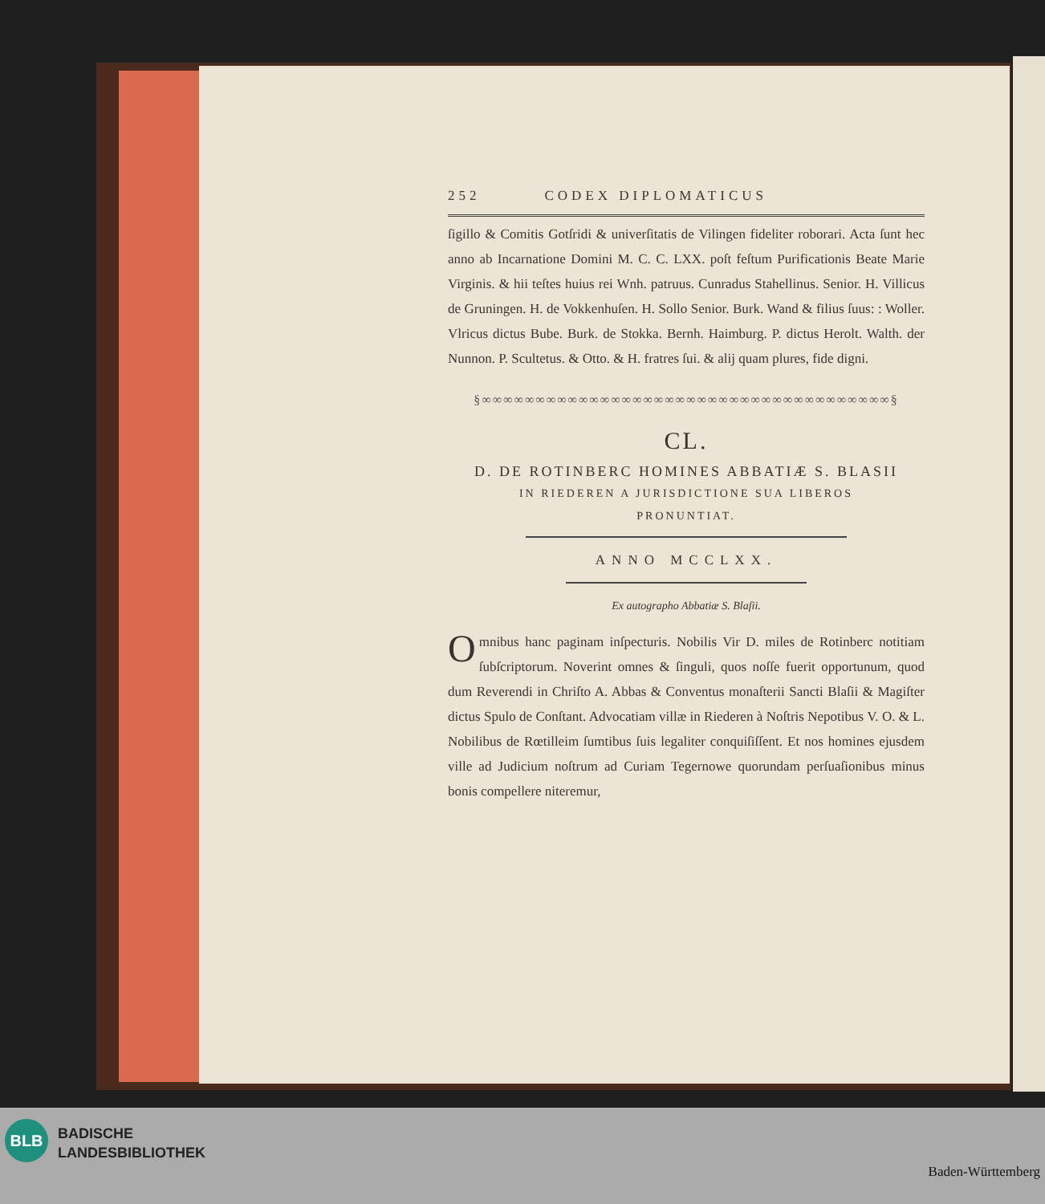252 CODEX DIPLOMATICUS
ſigillo & Comitis Gotſridi & univerſitatis de Vilingen fideliter roborari. Acta ſunt hec anno ab Incarnatione Domini M. C. C. LXX. poſt feſtum Purificationis Beate Marie Virginis. & hii teſtes huius rei Wnh. patruus. Cunradus Stahellinus. Senior. H. Villicus de Gruningen. H. de Vokkenhuſen. H. Sollo Senior. Burk. Wand & filius ſuus: : Woller. Vlricus dictus Bube. Burk. de Stokka. Bernh. Haimburg. P. dictus Herolt. Walth. der Nunnon. P. Scultetus. & Otto. & H. fratres ſui. & alij quam plures, fide digni.
§∞∞∞∞∞∞∞∞∞∞∞∞∞∞∞∞∞∞∞∞∞∞∞∞∞∞∞∞∞∞∞∞∞∞∞∞∞∞§
CL.
D. DE ROTINBERC HOMINES ABBATIÆ S. BLASII
IN RIEDEREN A JURISDICTIONE SUA LIBEROS
PRONUNTIAT.
ANNO MCCLXX.
Ex autographo Abbatiæ S. Blaſii.
Omnibus hanc paginam inſpecturis. Nobilis Vir D. miles de Rotinberc notitiam ſubſcriptorum. Noverint omnes & ſinguli, quos noſſe fuerit opportunum, quod dum Reverendi in Chriſto A. Abbas & Conventus monaſterii Sancti Blaſii & Magiſter dictus Spulo de Conſtant. Advocatiam villæ in Riederen à Noſtris Nepotibus V. O. & L. Nobilibus de Rœtilleim ſumtibus ſuis legaliter conquiſiſſent. Et nos homines ejusdem ville ad Judicium noſtrum ad Curiam Tegernowe quorundam perſuaſionibus minus bonis compellere niteremur,
BLB
BADISCHE
LANDESBIBLIOTHEK
Baden-Württemberg